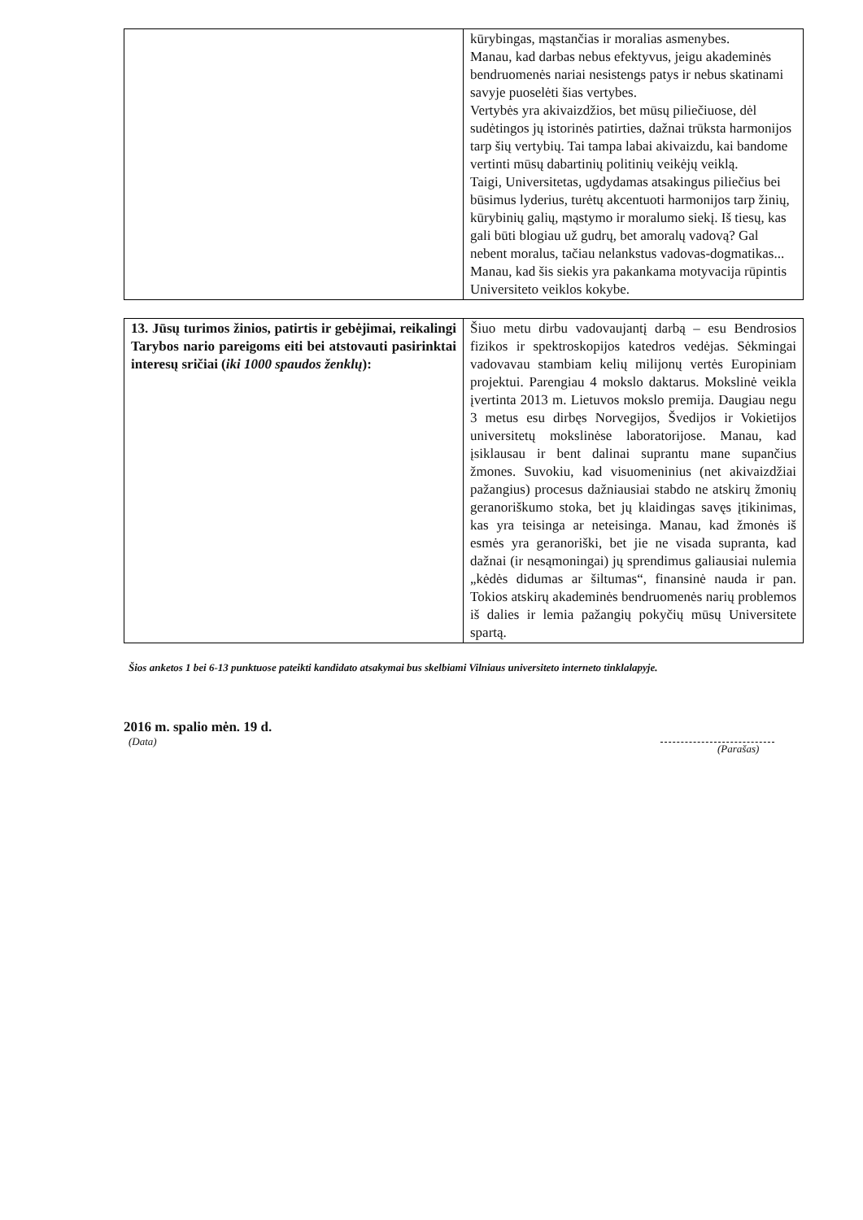| | kūrybingas, mąstančias ir moralias asmenybes. Manau, kad darbas nebus efektyvus, jeigu akademinės bendruomenės nariai nesistengs patys ir nebus skatinami savyje puoselėti šias vertybes. Vertybės yra akivaizdžios, bet mūsų piliečiuose, dėl sudėtingos jų istorinės patirties, dažnai trūksta harmonijos tarp šių vertybių. Tai tampa labai akivaizdu, kai bandome vertinti mūsų dabartinių politinių veikėjų veiklą. Taigi, Universitetas, ugdydamas atsakingus piliečius bei būsimus lyderius, turėtų akcentuoti harmonijos tarp žinių, kūrybinių galių, mąstymo ir moralumo siekį. Iš tiesų, kas gali būti blogiau už gudrų, bet amoralų vadovą? Gal nebent moralus, tačiau nelankstus vadovas-dogmatikas... Manau, kad šis siekis yra pakankama motyvacija rūpintis Universiteto veiklos kokybe. |
| 13. Jūsų turimos žinios, patirtis ir gebėjimai, reikalingi Tarybos nario pareigoms eiti bei atstovauti pasirinktai interesų sričiai ( iki 1000 spaudos ženklų ): | Šiuo metu dirbu vadovaujantį darbą – esu Bendrosios fizikos ir spektroskopijos katedros vedėjas. Sėkmingai vadovavau stambiam kelių milijonų vertės Europiniam projektui. Parengiau 4 mokslo daktarus. Mokslinė veikla įvertinta 2013 m. Lietuvos mokslo premija. Daugiau negu 3 metus esu dirbęs Norvegijos, Švedijos ir Vokietijos universitetų mokslinėse laboratorijose. Manau, kad įsiklausau ir bent dalinai suprantu mane supančius žmones. Suvokiu, kad visuomeninius (net akivaizdžiai pažangius) procesus dažniausiai stabdo ne atskirų žmonių geranoriškumo stoka, bet jų klaidingas savęs įtikinimas, kas yra teisinga ar neteisinga. Manau, kad žmonės iš esmės yra geranoriški, bet jie ne visada supranta, kad dažnai (ir nesąmoningai) jų sprendimus galiausiai nulemia „kėdės didumas ar šiltumas“, finansinė nauda ir pan. Tokios atskirų akademinės bendruomenės narių problemos iš dalies ir lemia pažangių pokyčių mūsų Universitete spartą. |
Šios anketos 1 bei 6-13 punktuose pateikti kandidato atsakymai bus skelbiami Vilniaus universiteto interneto tinklalapyje.
2016 m. spalio mėn. 19 d.
(Data)
(Parašas)